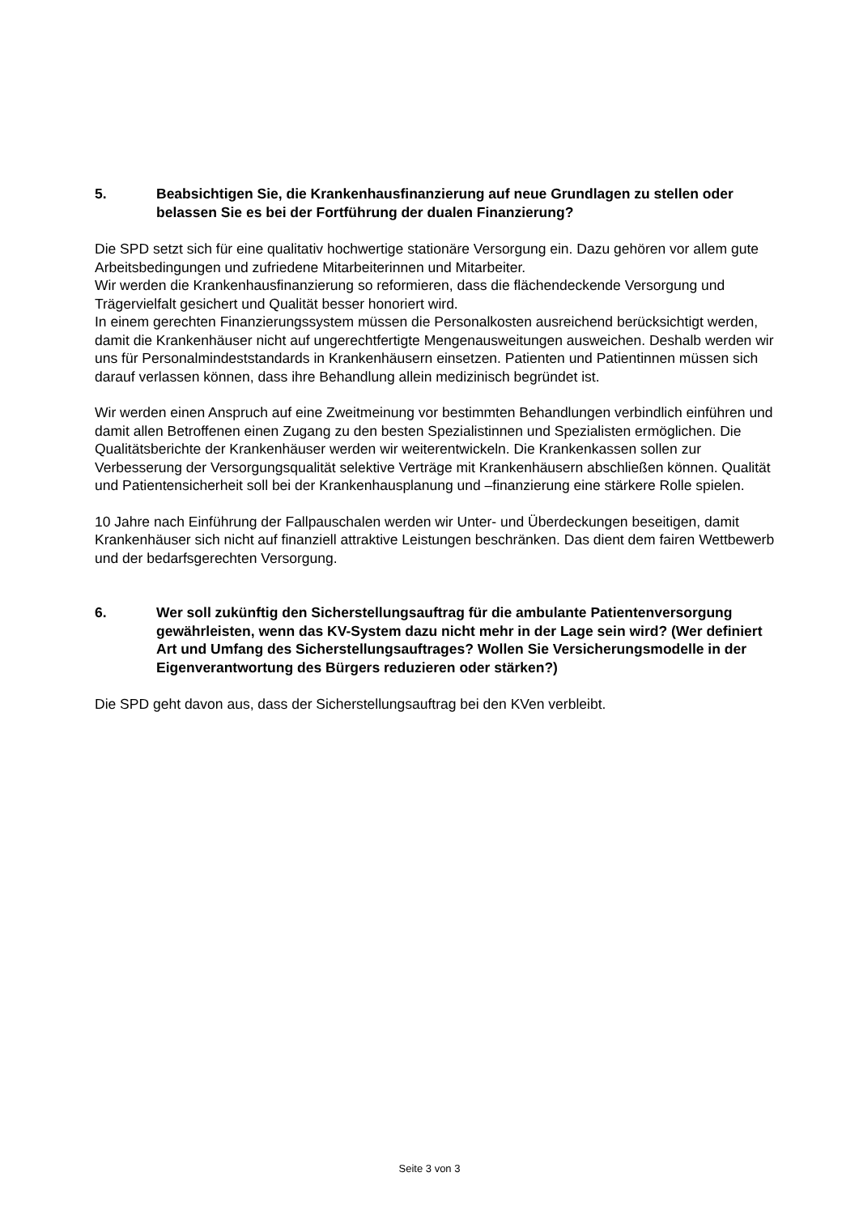5. Beabsichtigen Sie, die Krankenhausfinanzierung auf neue Grundlagen zu stellen oder belassen Sie es bei der Fortführung der dualen Finanzierung?
Die SPD setzt sich für eine qualitativ hochwertige stationäre Versorgung ein. Dazu gehören vor allem gute Arbeitsbedingungen und zufriedene Mitarbeiterinnen und Mitarbeiter.
Wir werden die Krankenhausfinanzierung so reformieren, dass die flächendeckende Versorgung und Trägervielfalt gesichert und Qualität besser honoriert wird.
In einem gerechten Finanzierungssystem müssen die Personalkosten ausreichend berücksichtigt werden, damit die Krankenhäuser nicht auf ungerechtfertigte Mengenausweitungen ausweichen. Deshalb werden wir uns für Personalmindeststandards in Krankenhäusern einsetzen. Patienten und Patientinnen müssen sich darauf verlassen können, dass ihre Behandlung allein medizinisch begründet ist.
Wir werden einen Anspruch auf eine Zweitmeinung vor bestimmten Behandlungen verbindlich einführen und damit allen Betroffenen einen Zugang zu den besten Spezialistinnen und Spezialisten ermöglichen. Die Qualitätsberichte der Krankenhäuser werden wir weiterentwickeln. Die Krankenkassen sollen zur Verbesserung der Versorgungsqualität selektive Verträge mit Krankenhäusern abschließen können. Qualität und Patientensicherheit soll bei der Krankenhausplanung und –finanzierung eine stärkere Rolle spielen.
10 Jahre nach Einführung der Fallpauschalen werden wir Unter- und Überdeckungen beseitigen, damit Krankenhäuser sich nicht auf finanziell attraktive Leistungen beschränken. Das dient dem fairen Wettbewerb und der bedarfsgerechten Versorgung.
6. Wer soll zukünftig den Sicherstellungsauftrag für die ambulante Patientenversorgung gewährleisten, wenn das KV-System dazu nicht mehr in der Lage sein wird? (Wer definiert Art und Umfang des Sicherstellungsauftrages? Wollen Sie Versicherungsmodelle in der Eigenverantwortung des Bürgers reduzieren oder stärken?)
Die SPD geht davon aus, dass der Sicherstellungsauftrag bei den KVen verbleibt.
Seite 3 von 3